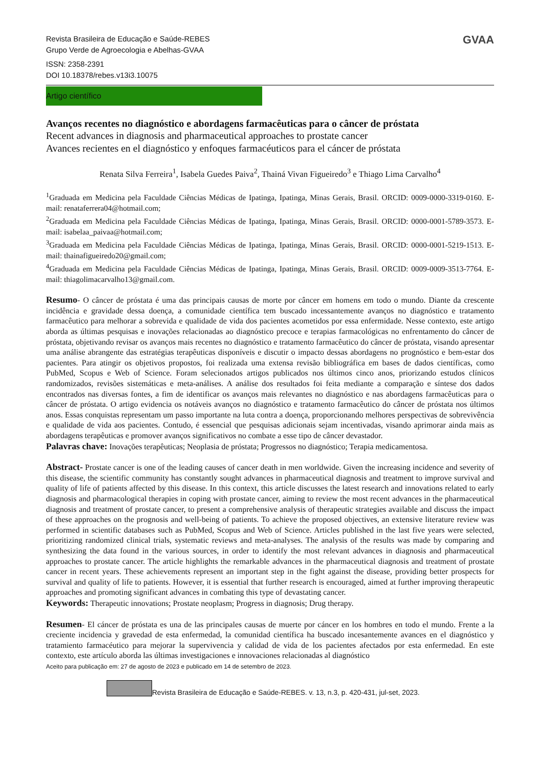GVAA
Revista Brasileira de Educação e Saúde-REBES
Grupo Verde de Agroecologia e Abelhas-GVAA
ISSN: 2358-2391
DOI 10.18378/rebes.v13i3.10075
Artigo científico
Avanços recentes no diagnóstico e abordagens farmacêuticas para o câncer de próstata
Recent advances in diagnosis and pharmaceutical approaches to prostate cancer
Avances recientes en el diagnóstico y enfoques farmacéuticos para el cáncer de próstata
Renata Silva Ferreira<sup>1</sup>, Isabela Guedes Paiva<sup>2</sup>, Thainá Vivan Figueiredo<sup>3</sup> e Thiago Lima Carvalho<sup>4</sup>
<sup>1</sup> Graduada em Medicina pela Faculdade Ciências Médicas de Ipatinga, Ipatinga, Minas Gerais, Brasil. ORCID: 0009-0000-3319-0160. E-mail: renataferrera04@hotmail.com;
<sup>2</sup> Graduada em Medicina pela Faculdade Ciências Médicas de Ipatinga, Ipatinga, Minas Gerais, Brasil. ORCID: 0000-0001-5789-3573. E-mail: isabelaa_paivaa@hotmail.com;
<sup>3</sup> Graduada em Medicina pela Faculdade Ciências Médicas de Ipatinga, Ipatinga, Minas Gerais, Brasil. ORCID: 0000-0001-5219-1513. E-mail: thainafigueiredo20@gmail.com;
<sup>4</sup> Graduada em Medicina pela Faculdade Ciências Médicas de Ipatinga, Ipatinga, Minas Gerais, Brasil. ORCID: 0009-0009-3513-7764. E-mail: thiagolimacarvalho13@gmail.com.
Resumo- O câncer de próstata é uma das principais causas de morte por câncer em homens em todo o mundo. Diante da crescente incidência e gravidade dessa doença, a comunidade científica tem buscado incessantemente avanços no diagnóstico e tratamento farmacêutico para melhorar a sobrevida e qualidade de vida dos pacientes acometidos por essa enfermidade. Nesse contexto, este artigo aborda as últimas pesquisas e inovações relacionadas ao diagnóstico precoce e terapias farmacológicas no enfrentamento do câncer de próstata, objetivando revisar os avanços mais recentes no diagnóstico e tratamento farmacêutico do câncer de próstata, visando apresentar uma análise abrangente das estratégias terapêuticas disponíveis e discutir o impacto dessas abordagens no prognóstico e bem-estar dos pacientes. Para atingir os objetivos propostos, foi realizada uma extensa revisão bibliográfica em bases de dados científicas, como PubMed, Scopus e Web of Science. Foram selecionados artigos publicados nos últimos cinco anos, priorizando estudos clínicos randomizados, revisões sistemáticas e meta-análises. A análise dos resultados foi feita mediante a comparação e síntese dos dados encontrados nas diversas fontes, a fim de identificar os avanços mais relevantes no diagnóstico e nas abordagens farmacêuticas para o câncer de próstata. O artigo evidencia os notáveis avanços no diagnóstico e tratamento farmacêutico do câncer de próstata nos últimos anos. Essas conquistas representam um passo importante na luta contra a doença, proporcionando melhores perspectivas de sobrevivência e qualidade de vida aos pacientes. Contudo, é essencial que pesquisas adicionais sejam incentivadas, visando aprimorar ainda mais as abordagens terapêuticas e promover avanços significativos no combate a esse tipo de câncer devastador.
Palavras chave: Inovações terapêuticas; Neoplasia de próstata; Progressos no diagnóstico; Terapia medicamentosa.
Abstract- Prostate cancer is one of the leading causes of cancer death in men worldwide. Given the increasing incidence and severity of this disease, the scientific community has constantly sought advances in pharmaceutical diagnosis and treatment to improve survival and quality of life of patients affected by this disease. In this context, this article discusses the latest research and innovations related to early diagnosis and pharmacological therapies in coping with prostate cancer, aiming to review the most recent advances in the pharmaceutical diagnosis and treatment of prostate cancer, to present a comprehensive analysis of therapeutic strategies available and discuss the impact of these approaches on the prognosis and well-being of patients. To achieve the proposed objectives, an extensive literature review was performed in scientific databases such as PubMed, Scopus and Web of Science. Articles published in the last five years were selected, prioritizing randomized clinical trials, systematic reviews and meta-analyses. The analysis of the results was made by comparing and synthesizing the data found in the various sources, in order to identify the most relevant advances in diagnosis and pharmaceutical approaches to prostate cancer. The article highlights the remarkable advances in the pharmaceutical diagnosis and treatment of prostate cancer in recent years. These achievements represent an important step in the fight against the disease, providing better prospects for survival and quality of life to patients. However, it is essential that further research is encouraged, aimed at further improving therapeutic approaches and promoting significant advances in combating this type of devastating cancer.
Keywords: Therapeutic innovations; Prostate neoplasm; Progress in diagnosis; Drug therapy.
Resumen- El cáncer de próstata es una de las principales causas de muerte por cáncer en los hombres en todo el mundo. Frente a la creciente incidencia y gravedad de esta enfermedad, la comunidad científica ha buscado incesantemente avances en el diagnóstico y tratamiento farmacéutico para mejorar la supervivencia y calidad de vida de los pacientes afectados por esta enfermedad. En este contexto, este artículo aborda las últimas investigaciones e innovaciones relacionadas al diagnóstico
Aceito para publicação em: 27 de agosto de 2023 e publicado em 14 de setembro de 2023.
Revista Brasileira de Educação e Saúde-REBES. v. 13, n.3, p. 420-431, jul-set, 2023.